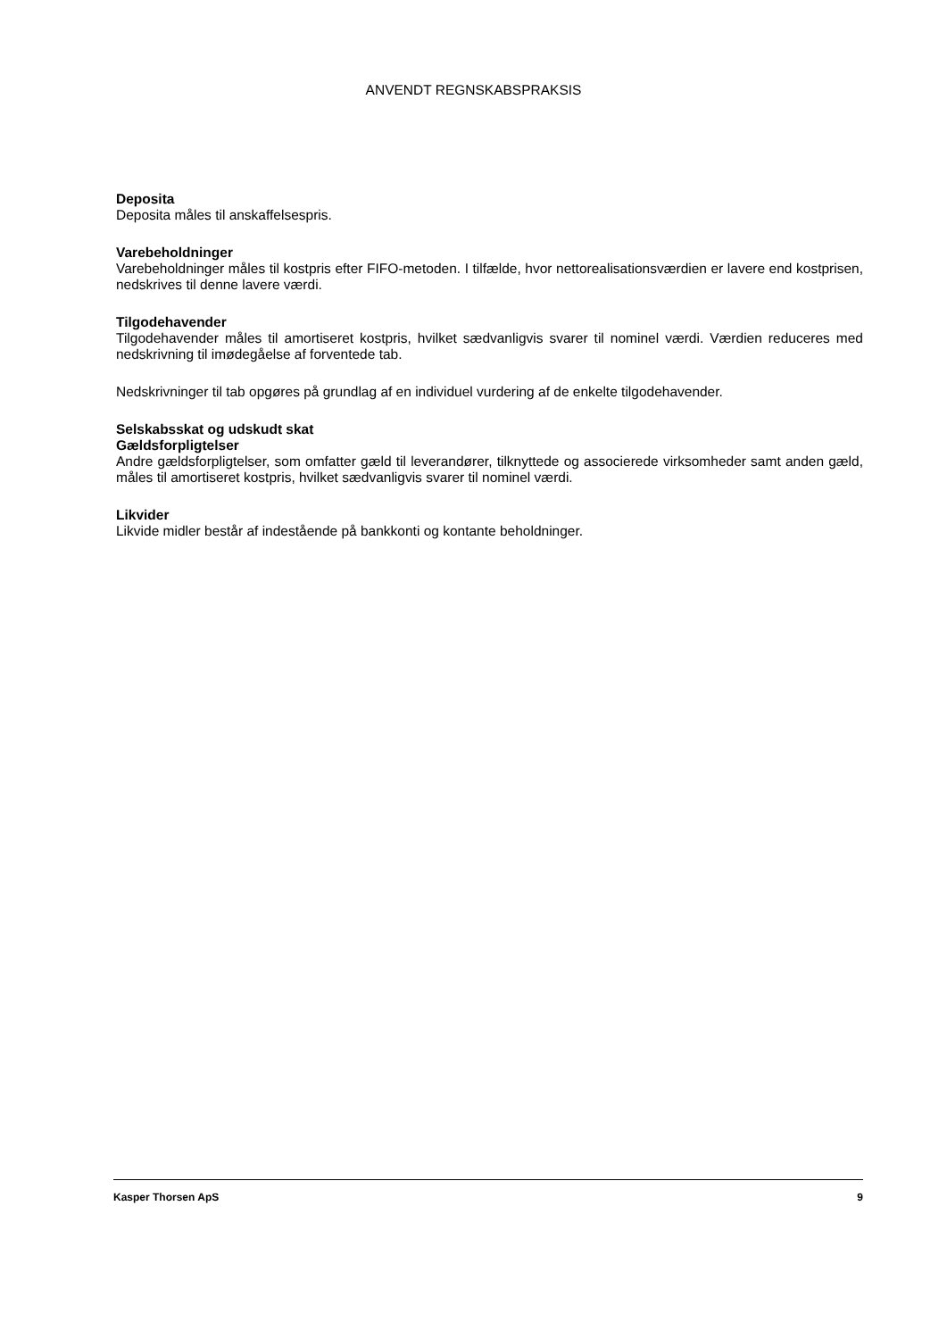ANVENDT REGNSKABSPRAKSIS
Deposita
Deposita måles til anskaffelsespris.
Varebeholdninger
Varebeholdninger måles til kostpris efter FIFO-metoden. I tilfælde, hvor nettorealisationsværdien er lavere end kostprisen, nedskrives til denne lavere værdi.
Tilgodehavender
Tilgodehavender måles til amortiseret kostpris, hvilket sædvanligvis svarer til nominel værdi. Værdien reduceres med nedskrivning til imødegåelse af forventede tab.
Nedskrivninger til tab opgøres på grundlag af en individuel vurdering af de enkelte tilgodehavender.
Selskabsskat og udskudt skat
Gældsforpligtelser
Andre gældsforpligtelser, som omfatter gæld til leverandører, tilknyttede og associerede virksomheder samt anden gæld, måles til amortiseret kostpris, hvilket sædvanligvis svarer til nominel værdi.
Likvider
Likvide midler består af indestående på bankkonti og kontante beholdninger.
Kasper Thorsen ApS 9